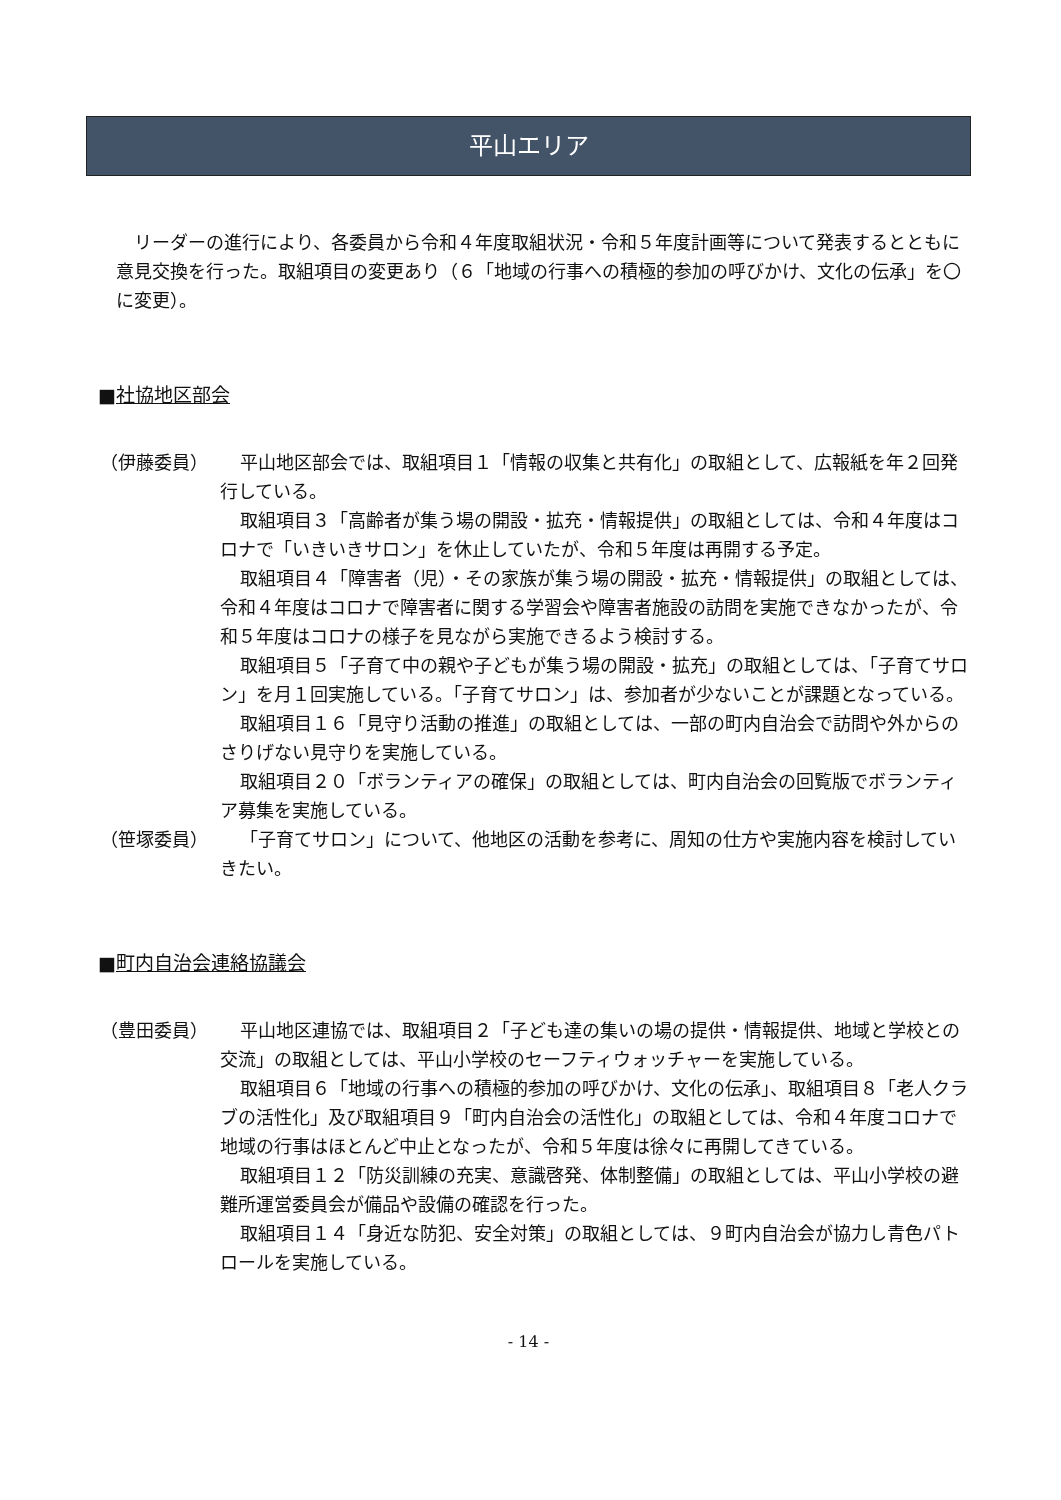平山エリア
リーダーの進行により、各委員から令和４年度取組状況・令和５年度計画等について発表するとともに意見交換を行った。取組項目の変更あり（６「地域の行事への積極的参加の呼びかけ、文化の伝承」を〇に変更）。
■社協地区部会
（伊藤委員） 平山地区部会では、取組項目１「情報の収集と共有化」の取組として、広報紙を年２回発行している。
取組項目３「高齢者が集う場の開設・拡充・情報提供」の取組としては、令和４年度はコロナで「いきいきサロン」を休止していたが、令和５年度は再開する予定。
取組項目４「障害者（児）・その家族が集う場の開設・拡充・情報提供」の取組としては、令和４年度はコロナで障害者に関する学習会や障害者施設の訪問を実施できなかったが、令和５年度はコロナの様子を見ながら実施できるよう検討する。
取組項目５「子育て中の親や子どもが集う場の開設・拡充」の取組としては、「子育てサロン」を月１回実施している。「子育てサロン」は、参加者が少ないことが課題となっている。
取組項目１６「見守り活動の推進」の取組としては、一部の町内自治会で訪問や外からのさりげない見守りを実施している。
取組項目２０「ボランティアの確保」の取組としては、町内自治会の回覧版でボランティア募集を実施している。
（笹塚委員） 「子育てサロン」について、他地区の活動を参考に、周知の仕方や実施内容を検討していきたい。
■町内自治会連絡協議会
（豊田委員） 平山地区連協では、取組項目２「子ども達の集いの場の提供・情報提供、地域と学校との交流」の取組としては、平山小学校のセーフティウォッチャーを実施している。
取組項目６「地域の行事への積極的参加の呼びかけ、文化の伝承」、取組項目８「老人クラブの活性化」及び取組項目９「町内自治会の活性化」の取組としては、令和４年度コロナで地域の行事はほとんど中止となったが、令和５年度は徐々に再開してきている。
取組項目１２「防災訓練の充実、意識啓発、体制整備」の取組としては、平山小学校の避難所運営委員会が備品や設備の確認を行った。
取組項目１４「身近な防犯、安全対策」の取組としては、９町内自治会が協力し青色パトロールを実施している。
- 14 -